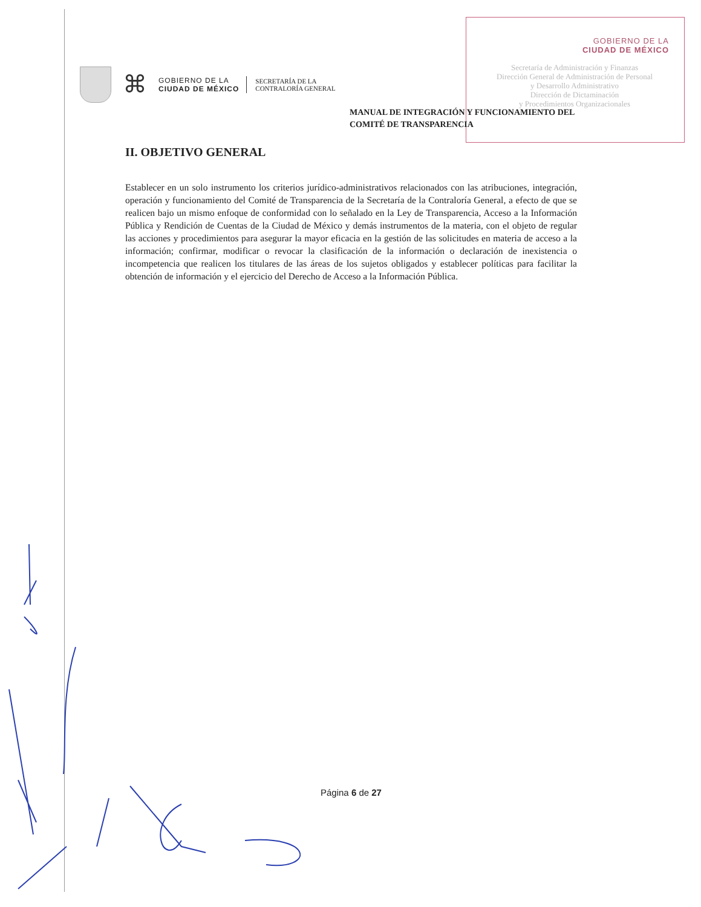GOBIERNO DE LA
CIUDAD DE MÉXICO
Secretaría de Administración y Finanzas
Dirección General de Administración de Personal
y Desarrollo Administrativo
Dirección de Dictaminación
y Procedimientos Organizacionales
⌘
GOBIERNO DE LA
CIUDAD DE MÉXICO
SECRETARÍA DE LA
CONTRALORÍA GENERAL
MANUAL DE INTEGRACIÓN Y FUNCIONAMIENTO DEL
COMITÉ DE TRANSPARENCIA
II. OBJETIVO GENERAL
Establecer en un solo instrumento los criterios jurídico-administrativos relacionados con las atribuciones, integración, operación y funcionamiento del Comité de Transparencia de la Secretaría de la Contraloría General, a efecto de que se realicen bajo un mismo enfoque de conformidad con lo señalado en la Ley de Transparencia, Acceso a la Información Pública y Rendición de Cuentas de la Ciudad de México y demás instrumentos de la materia, con el objeto de regular las acciones y procedimientos para asegurar la mayor eficacia en la gestión de las solicitudes en materia de acceso a la información; confirmar, modificar o revocar la clasificación de la información o declaración de inexistencia o incompetencia que realicen los titulares de las áreas de los sujetos obligados y establecer políticas para facilitar la obtención de información y el ejercicio del Derecho de Acceso a la Información Pública.
Página 6 de 27